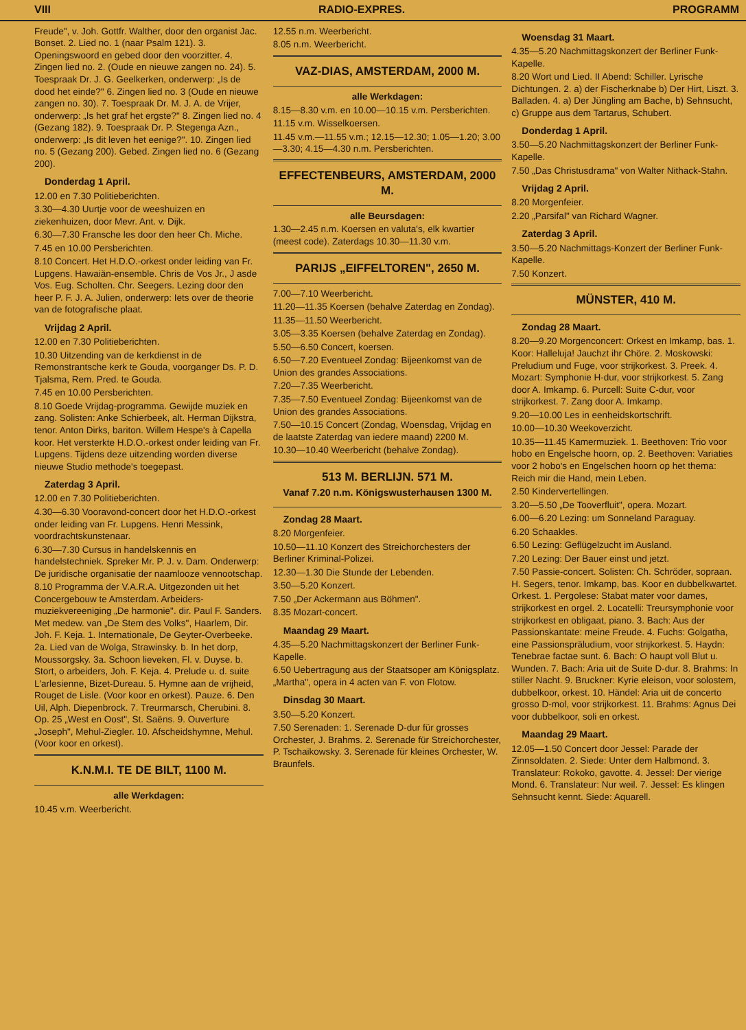VIII RADIO-EXPRES. PROGRAMM
Freude", v. Joh. Gottfr. Walther, door den organist Jac. Bonset. 2. Lied no. 1 (naar Psalm 121). 3. Openingswoord en gebed door den voorzitter. 4. Zingen lied no. 2. (Oude en nieuwe zangen no. 24). 5. Toespraak Dr. J. G. Geelkerken, onderwerp: „Is de dood het einde?" 6. Zingen lied no. 3 (Oude en nieuwe zangen no. 30). 7. Toespraak Dr. M. J. A. de Vrijer, onderwerp: „Is het graf het ergste?" 8. Zingen lied no. 4 (Gezang 182). 9. Toespraak Dr. P. Stegenga Azn., onderwerp: „Is dit leven het eenige?". 10. Zingen lied no. 5 (Gezang 200). Gebed. Zingen lied no. 6 (Gezang 200).
Donderdag 1 April.
12.00 en 7.30 Politieberichten.
3.30—4.30 Uurtje voor de weeshuizen en ziekenhuizen, door Mevr. Ant. v. Dijk.
6.30—7.30 Fransche les door den heer Ch. Miche.
7.45 en 10.00 Persberichten.
8.10 Concert. Het H.D.O.-orkest onder leiding van Fr. Lupgens. Hawaiän-ensemble. Chris de Vos Jr., J asde Vos. Eug. Scholten. Chr. Seegers. Lezing door den heer P. F. J. A. Julien, onderwerp: Iets over de theorie van de fotografische plaat.
Vrijdag 2 April.
12.00 en 7.30 Politieberichten.
10.30 Uitzending van de kerkdienst in de Remonstrantsche kerk te Gouda, voorganger Ds. P. D. Tjalsma, Rem. Pred. te Gouda.
7.45 en 10.00 Persberichten.
8.10 Goede Vrijdag-programma. Gewijde muziek en zang. Solisten: Anke Schierbeek, alt. Herman Dijkstra, tenor. Anton Dirks, bariton. Willem Hespe's à Capella koor. Het versterkte H.D.O.-orkest onder leiding van Fr. Lupgens. Tijdens deze uitzending worden diverse nieuwe Studio methode's toegepast.
Zaterdag 3 April.
12.00 en 7.30 Politieberichten.
4.30—6.30 Vooravond-concert door het H.D.O.-orkest onder leiding van Fr. Lupgens. Henri Messink, voordrachtskunstenaar.
6.30—7.30 Cursus in handelskennis en handelstechniek. Spreker Mr. P. J. v. Dam. Onderwerp: De juridische organisatie der naamlooze vennootschap.
8.10 Programma der V.A.R.A. Uitgezonden uit het Concergebouw te Amsterdam. Arbeiders-muziekvereeniging „De harmonie". dir. Paul F. Sanders. Met medew. van „De Stem des Volks", Haarlem, Dir. Joh. F. Keja. 1. Internationale, De Geyter-Overbeeke. 2a. Lied van de Wolga, Strawinsky. b. In het dorp, Moussorgsky. 3a. Schoon lieveken, Fl. v. Duyse. b. Stort, o arbeiders, Joh. F. Keja. 4. Prelude u. d. suite L'arlesienne, Bizet-Dureau. 5. Hymne aan de vrijheid, Rouget de Lisle. (Voor koor en orkest). Pauze. 6. Den Uil, Alph. Diepenbrock. 7. Treurmarsch, Cherubini. 8. Op. 25 „West en Oost", St. Saëns. 9. Ouverture „Joseph", Mehul-Ziegler. 10. Afscheidshymne, Mehul. (Voor koor en orkest).
K.N.M.I. TE DE BILT, 1100 M.
alle Werkdagen:
10.45 v.m. Weerbericht.
12.55 n.m. Weerbericht.
8.05 n.m. Weerbericht.
VAZ-DIAS, AMSTERDAM, 2000 M.
alle Werkdagen:
8.15—8.30 v.m. en 10.00—10.15 v.m. Persberichten.
11.15 v.m. Wisselkoersen.
11.45 v.m.—11.55 v.m.; 12.15—12.30; 1.05—1.20; 3.00—3.30; 4.15—4.30 n.m. Persberichten.
EFFECTENBEURS, AMSTERDAM, 2000 M.
alle Beursdagen:
1.30—2.45 n.m. Koersen en valuta's, elk kwartier (meest code). Zaterdags 10.30—11.30 v.m.
PARIJS „EIFFELTOREN", 2650 M.
7.00—7.10 Weerbericht.
11.20—11.35 Koersen (behalve Zaterdag en Zondag).
11.35—11.50 Weerbericht.
3.05—3.35 Koersen (behalve Zaterdag en Zondag).
5.50—6.50 Concert, koersen.
6.50—7.20 Eventueel Zondag: Bijeenkomst van de Union des grandes Associations.
7.20—7.35 Weerbericht.
7.35—7.50 Eventueel Zondag: Bijeenkomst van de Union des grandes Associations.
7.50—10.15 Concert (Zondag, Woensdag, Vrijdag en de laatste Zaterdag van iedere maand) 2200 M.
10.30—10.40 Weerbericht (behalve Zondag).
513 M. BERLIJN. 571 M.
Vanaf 7.20 n.m. Königswusterhausen 1300 M.
Zondag 28 Maart.
8.20 Morgenfeier.
10.50—11.10 Konzert des Streichorchesters der Berliner Kriminal-Polizei.
12.30—1.30 Die Stunde der Lebenden.
3.50—5.20 Konzert.
7.50 „Der Ackermann aus Böhmen".
8.35 Mozart-concert.
Maandag 29 Maart.
4.35—5.20 Nachmittagskonzert der Berliner Funk-Kapelle.
6.50 Uebertragung aus der Staatsoper am Königsplatz. „Martha", opera in 4 acten van F. von Flotow.
Dinsdag 30 Maart.
3.50—5.20 Konzert.
7.50 Serenaden: 1. Serenade D-dur für grosses Orchester, J. Brahms. 2. Serenade für Streichorchester, P. Tschaikowsky. 3. Serenade für kleines Orchester, W. Braunfels.
Woensdag 31 Maart.
4.35—5.20 Nachmittagskonzert der Berliner Funk-Kapelle.
8.20 Wort und Lied. II Abend: Schiller. Lyrische Dichtungen. 2. a) der Fischerknabe b) Der Hirt, Liszt. 3. Balladen. 4. a) Der Jüngling am Bache, b) Sehnsucht, c) Gruppe aus dem Tartarus, Schubert.
Donderdag 1 April.
3.50—5.20 Nachmittagskonzert der Berliner Funk-Kapelle.
7.50 „Das Christusdrama" von Walter Nithack-Stahn.
Vrijdag 2 April.
8.20 Morgenfeier.
2.20 „Parsifal" van Richard Wagner.
Zaterdag 3 April.
3.50—5.20 Nachmittags-Konzert der Berliner Funk-Kapelle.
7.50 Konzert.
MÜNSTER, 410 M.
Zondag 28 Maart.
8.20—9.20 Morgenconcert: Orkest en Imkamp, bas. 1. Koor: Halleluja! Jauchzt ihr Chöre. 2. Moskowski: Preludium und Fuge, voor strijkorkest. 3. Preek. 4. Mozart: Symphonie H-dur, voor strijkorkest. 5. Zang door A. Imkamp. 6. Purcell: Suite C-dur, voor strijkorkest. 7. Zang door A. Imkamp.
9.20—10.00 Les in eenheidskortschrift.
10.00—10.30 Weekoverzicht.
10.35—11.45 Kamermuziek. 1. Beethoven: Trio voor hobo en Engelsche hoorn, op. 2. Beethoven: Variaties voor 2 hobo's en Engelschen hoorn op het thema: Reich mir die Hand, mein Leben.
2.50 Kindervertellingen.
3.20—5.50 „De Tooverfluit", opera. Mozart.
6.00—6.20 Lezing: um Sonneland Paraguay.
6.20 Schaakles.
6.50 Lezing: Geflügelzucht im Ausland.
7.20 Lezing: Der Bauer einst und jetzt.
7.50 Passie-concert. Solisten: Ch. Schröder, sopraan. H. Segers, tenor. Imkamp, bas. Koor en dubbelkwartet. Orkest. 1. Pergolese: Stabat mater voor dames, strijkorkest en orgel. 2. Locatelli: Treursymphonie voor strijkorkest en obligaat, piano. 3. Bach: Aus der Passionskantate: meine Freude. 4. Fuchs: Golgatha, eine Passionspräludium, voor strijkorkest. 5. Haydn: Tenebrae factae sunt. 6. Bach: O haupt voll Blut u. Wunden. 7. Bach: Aria uit de Suite D-dur. 8. Brahms: In stiller Nacht. 9. Bruckner: Kyrie eleison, voor solostem, dubbelkoor, orkest. 10. Händel: Aria uit de concerto grosso D-mol, voor strijkorkest. 11. Brahms: Agnus Dei voor dubbelkoor, soli en orkest.
Maandag 29 Maart.
12.05—1.50 Concert door Jessel: Parade der Zinnsoldaten. 2. Siede: Unter dem Halbmond. 3. Translateur: Rokoko, gavotte. 4. Jessel: Der vierige Mond. 6. Translateur: Nur weil. 7. Jessel: Es klingen Sehnsucht kennt. Siede: Aquarell.